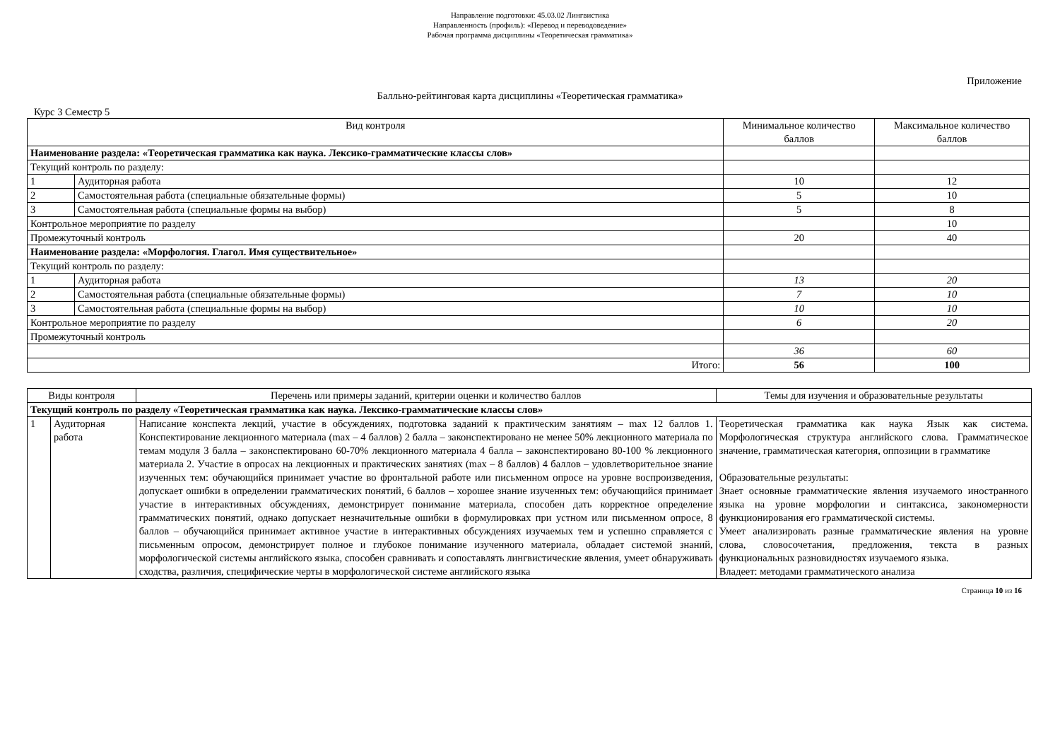Направление подготовки: 45.03.02 Лингвистика
Направленность (профиль): «Перевод и переводоведение»
Рабочая программа дисциплины «Теоретическая грамматика»
Приложение
Балльно-рейтинговая карта дисциплины «Теоретическая грамматика»
Курс 3 Семестр 5
| Вид контроля | | Минимальное количество баллов | Максимальное количество баллов |
| --- | --- | --- | --- |
| Наименование раздела: «Теоретическая грамматика как наука. Лексико-грамматические классы слов» | | | |
| Текущий контроль по разделу: | | | |
| 1 | Аудиторная работа | 10 | 12 |
| 2 | Самостоятельная работа (специальные обязательные формы) | 5 | 10 |
| 3 | Самостоятельная работа (специальные формы на выбор) | 5 | 8 |
| Контрольное мероприятие по разделу | | | 10 |
| Промежуточный контроль | | 20 | 40 |
| Наименование раздела: «Морфология. Глагол. Имя существительное» | | | |
| Текущий контроль по разделу: | | | |
| 1 | Аудиторная работа | 13 | 20 |
| 2 | Самостоятельная работа (специальные обязательные формы) | 7 | 10 |
| 3 | Самостоятельная работа (специальные формы на выбор) | 10 | 10 |
| Контрольное мероприятие по разделу | | 6 | 20 |
| Промежуточный контроль | | | |
| | | 36 | 60 |
| Итого: | | 56 | 100 |
| Виды контроля | | Перечень или примеры заданий, критерии оценки и количество баллов | Темы для изучения и образовательные результаты |
| --- | --- | --- | --- |
| Текущий контроль по разделу «Теоретическая грамматика как наука. Лексико-грамматические классы слов» | | | |
| 1 | Аудиторная работа | Написание конспекта лекций, участие в обсуждениях, подготовка заданий к практическим занятиям – max 12 баллов 1. Конспектирование лекционного материала (max – 4 баллов) 2 балла – законспектировано не менее 50% лекционного материала по темам модуля 3 балла – законспектировано 60-70% лекционного материала 4 балла – законспектировано 80-100 % лекционного материала 2. Участие в опросах на лекционных и практических занятиях (max – 8 баллов) 4 баллов – удовлетворительное знание изученных тем: обучающийся принимает участие во фронтальной работе или письменном опросе на уровне воспроизведения, допускает ошибки в определении грамматических понятий, 6 баллов – хорошее знание изученных тем: обучающийся принимает участие в интерактивных обсуждениях, демонстрирует понимание материала, способен дать корректное определение грамматических понятий, однако допускает незначительные ошибки в формулировках при устном или письменном опросе, 8 баллов – обучающийся принимает активное участие в интерактивных обсуждениях изучаемых тем и успешно справляется с письменным опросом, демонстрирует полное и глубокое понимание изученного материала, обладает системой знаний, морфологической системы английского языка, способен сравнивать и сопоставлять лингвистические явления, умеет обнаруживать сходства, различия, специфические черты в морфологической системе английского языка | Теоретическая грамматика как наука Язык как система. Морфологическая структура английского слова. Грамматическое значение, грамматическая категория, оппозиции в грамматике Образовательные результаты: Знает основные грамматические явления изучаемого иностранного языка на уровне морфологии и синтаксиса, закономерности функционирования его грамматической системы. Умеет анализировать разные грамматические явления на уровне слова, словосочетания, предложения, текста в разных функциональных разновидностях изучаемого языка. Владеет: методами грамматического анализа |
Страница 10 из 16